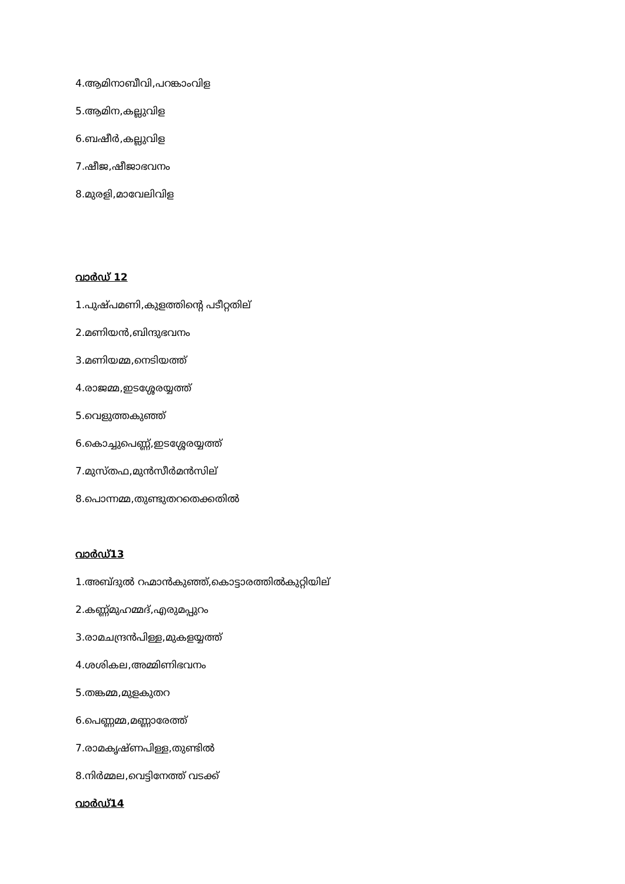4.ആമിനാബീവി,പറങ്കാംവിള
5.ആമിന,കല്ലുവിള
6.ബഷീർ,കല്ലുവിള
7.ഷീജ,ഷീജാഭവനം
8.മുരളി,മാവേലിവിള
വാർഡ് 12
1.പുഷ്പമണി,കുളത്തിന്റെ പടീറ്റതില്
2.മണിയൻ,ബിന്ദുഭവനം
3.മണിയമ്മ,നെടിയത്ത്
4.രാജമ്മ,ഇടശ്ശേരയ്യത്ത്
5.വെളുത്തകുഞ്ഞ്
6.കൊച്ചുപെണ്ണ്,ഇടശ്ശേരയ്യത്ത്
7.മുസ്തഫ,മുൻസീർമൻസില്
8.പൊന്നമ്മ,തുണ്ടുതറതെക്കതിൽ
വാർഡ്13
1.അബ്ദുൽ റഹ്മാൻകുഞ്ഞ്,കൊട്ടാരത്തിൽകുറ്റിയില്
2.കണ്ണ്മുഹമ്മദ്,എരുമപ്പുറം
3.രാമചന്ദ്രൻപിള്ള,മുകളയ്യത്ത്
4.ശശികല,അമ്മിണിഭവനം
5.തങ്കമ്മ,മുളകുതറ
6.പെണ്ണമ്മ,മണ്ണാരേത്ത്
7.രാമകൃഷ്ണപിള്ള,തുണ്ടിൽ
8.നിർമ്മല,വെട്ടിനേത്ത് വടക്ക്
വാർഡ്14